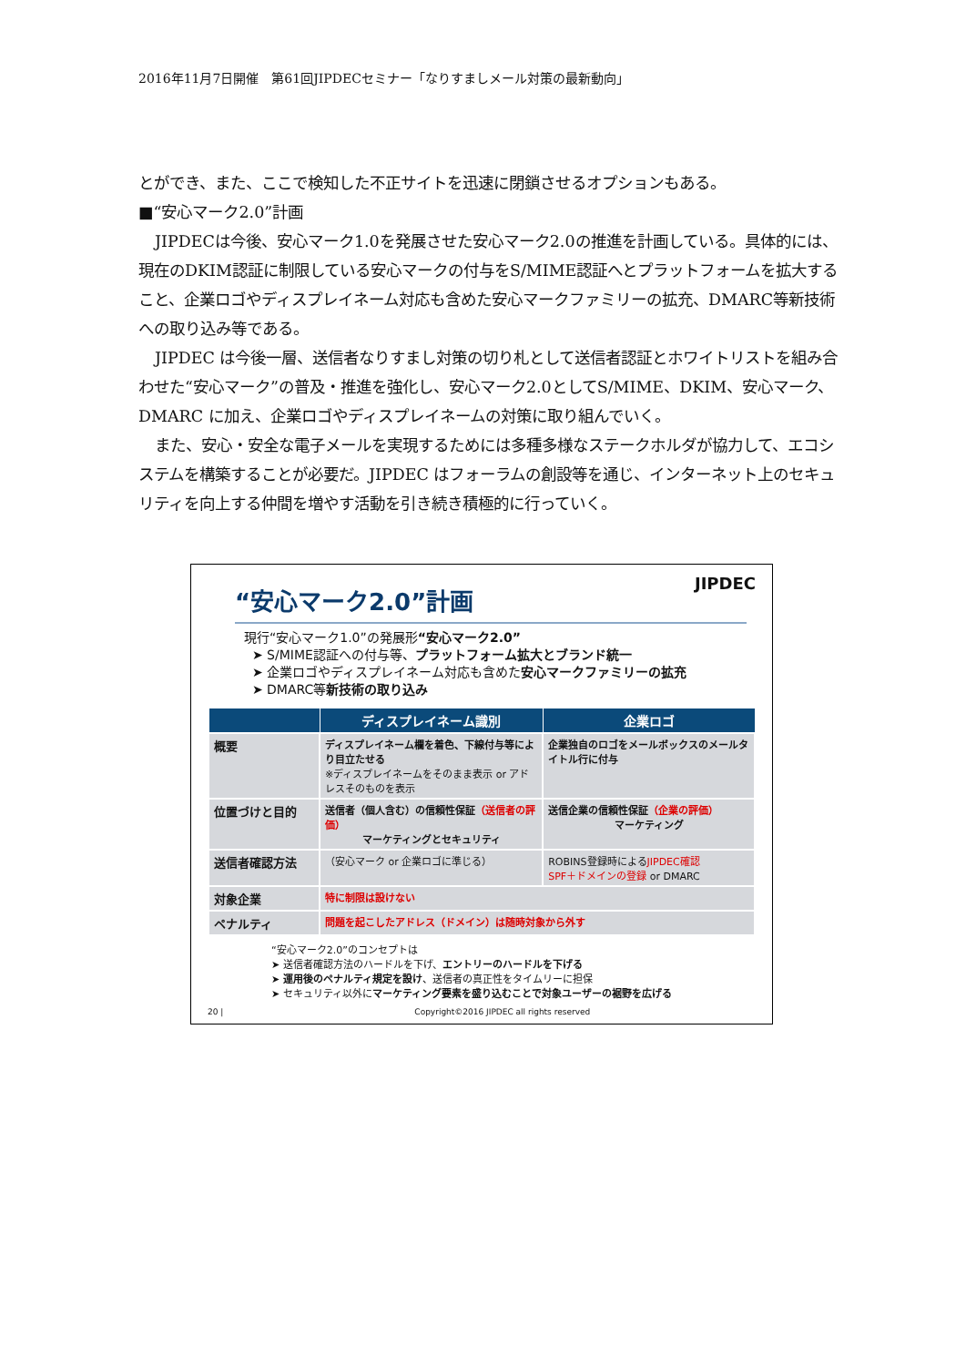2016年11月7日開催　第61回JIPDECセミナー「なりすましメール対策の最新動向」
とができ、また、ここで検知した不正サイトを迅速に閉鎖させるオプションもある。
■“安心マーク2.0”計画
JIPDECは今後、安心マーク1.0を発展させた安心マーク2.0の推進を計画している。具体的には、現在のDKIM認証に制限している安心マークの付与をS/MIME認証へとプラットフォームを拡大すること、企業ロゴやディスプレイネーム対応も含めた安心マークファミリーの拡充、DMARC等新技術への取り込み等である。
JIPDEC は今後一層、送信者なりすまし対策の切り札として送信者認証とホワイトリストを組み合わせた“安心マーク”の普及・推進を強化し、安心マーク2.0としてS/MIME、DKIM、安心マーク、DMARC に加え、企業ロゴやディスプレイネームの対策に取り組んでいく。
また、安心・安全な電子メールを実現するためには多種多様なステークホルダが協力して、エコシステムを構築することが必要だ。JIPDEC はフォーラムの創設等を通じ、インターネット上のセキュリティを向上する仲間を増やす活動を引き続き積極的に行っていく。
“安心マーク2.0”計画
JIPDEC
現行“安心マーク1.0”の発展形“安心マーク2.0”
➤ S/MIME認証への付与等、プラットフォーム拡大とブランド統一
➤ 企業ロゴやディスプレイネーム対応も含めた安心マークファミリーの拡充
➤ DMARC等新技術の取り込み
| | ディスプレイネーム識別 | 企業ロゴ |
| --- | --- | --- |
| 概要 | ディスプレイネーム欄を着色、下線付与等により目立たせる ※ディスプレイネームをそのまま表示 or アドレスそのものを表示 | 企業独自のロゴをメールボックスのメールタイトル行に付与 |
| 位置づけと目的 | 送信者（個人含む）の信頼性保証 （送信者の評価） マーケティングとセキュリティ | 送信企業の信頼性保証 （企業の評価） マーケティング |
| 送信者確認方法 | （安心マーク or 企業ロゴに準じる） | ROBINS登録時による JIPDEC確認 SPF＋ドメインの登録 or DMARC |
| 対象企業 | 特に制限は設けない | |
| ペナルティ | 問題を起こしたアドレス（ドメイン）は随時対象から外す | |
“安心マーク2.0”のコンセプトは
➤ 送信者確認方法のハードルを下げ、エントリーのハードルを下げる
➤ 運用後のペナルティ規定を設け、送信者の真正性をタイムリーに担保
➤ セキュリティ以外にマーケティング要素を盛り込むことで対象ユーザーの裾野を広げる
20 | Copyright©2016 JIPDEC all rights reserved